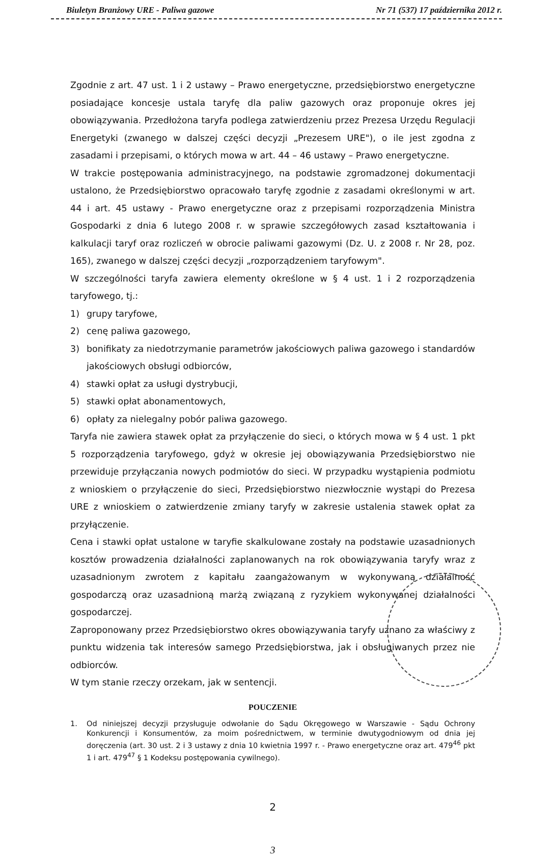Biuletyn Branżowy URE - Paliwa gazowe Nr 71 (537) 17 października 2012 r.
Zgodnie z art. 47 ust. 1 i 2 ustawy – Prawo energetyczne, przedsiębiorstwo energetyczne posiadające koncesje ustala taryfę dla paliw gazowych oraz proponuje okres jej obowiązywania. Przedłożona taryfa podlega zatwierdzeniu przez Prezesa Urzędu Regulacji Energetyki (zwanego w dalszej części decyzji „Prezesem URE"), o ile jest zgodna z zasadami i przepisami, o których mowa w art. 44 – 46 ustawy – Prawo energetyczne.
W trakcie postępowania administracyjnego, na podstawie zgromadzonej dokumentacji ustalono, że Przedsiębiorstwo opracowało taryfę zgodnie z zasadami określonymi w art. 44 i art. 45 ustawy - Prawo energetyczne oraz z przepisami rozporządzenia Ministra Gospodarki z dnia 6 lutego 2008 r. w sprawie szczegółowych zasad kształtowania i kalkulacji taryf oraz rozliczeń w obrocie paliwami gazowymi (Dz. U. z 2008 r. Nr 28, poz. 165), zwanego w dalszej części decyzji „rozporządzeniem taryfowym".
W szczególności taryfa zawiera elementy określone w § 4 ust. 1 i 2 rozporządzenia taryfowego, tj.:
1) grupy taryfowe,
2) cenę paliwa gazowego,
3) bonifikaty za niedotrzymanie parametrów jakościowych paliwa gazowego i standardów jakościowych obsługi odbiorców,
4) stawki opłat za usługi dystrybucji,
5) stawki opłat abonamentowych,
6) opłaty za nielegalny pobór paliwa gazowego.
Taryfa nie zawiera stawek opłat za przyłączenie do sieci, o których mowa w § 4 ust. 1 pkt 5 rozporządzenia taryfowego, gdyż w okresie jej obowiązywania Przedsiębiorstwo nie przewiduje przyłączania nowych podmiotów do sieci. W przypadku wystąpienia podmiotu z wnioskiem o przyłączenie do sieci, Przedsiębiorstwo niezwłocznie wystąpi do Prezesa URE z wnioskiem o zatwierdzenie zmiany taryfy w zakresie ustalenia stawek opłat za przyłączenie.
Cena i stawki opłat ustalone w taryfie skalkulowane zostały na podstawie uzasadnionych kosztów prowadzenia działalności zaplanowanych na rok obowiązywania taryfy wraz z uzasadnionym zwrotem z kapitału zaangażowanym w wykonywaną działalność gospodarczą oraz uzasadnioną marżą związaną z ryzykiem wykonywanej działalności gospodarczej.
Zaproponowany przez Przedsiębiorstwo okres obowiązywania taryfy uznano za właściwy z punktu widzenia tak interesów samego Przedsiębiorstwa, jak i obsługiwanych przez nie odbiorców.
W tym stanie rzeczy orzekam, jak w sentencji.
POUCZENIE
1. Od niniejszej decyzji przysługuje odwołanie do Sądu Okręgowego w Warszawie - Sądu Ochrony Konkurencji i Konsumentów, za moim pośrednictwem, w terminie dwutygodniowym od dnia jej doręczenia (art. 30 ust. 2 i 3 ustawy z dnia 10 kwietnia 1997 r. - Prawo energetyczne oraz art. 479<sup>46</sup> pkt 1 i art. 479<sup>47</sup> § 1 Kodeksu postępowania cywilnego).
2
3